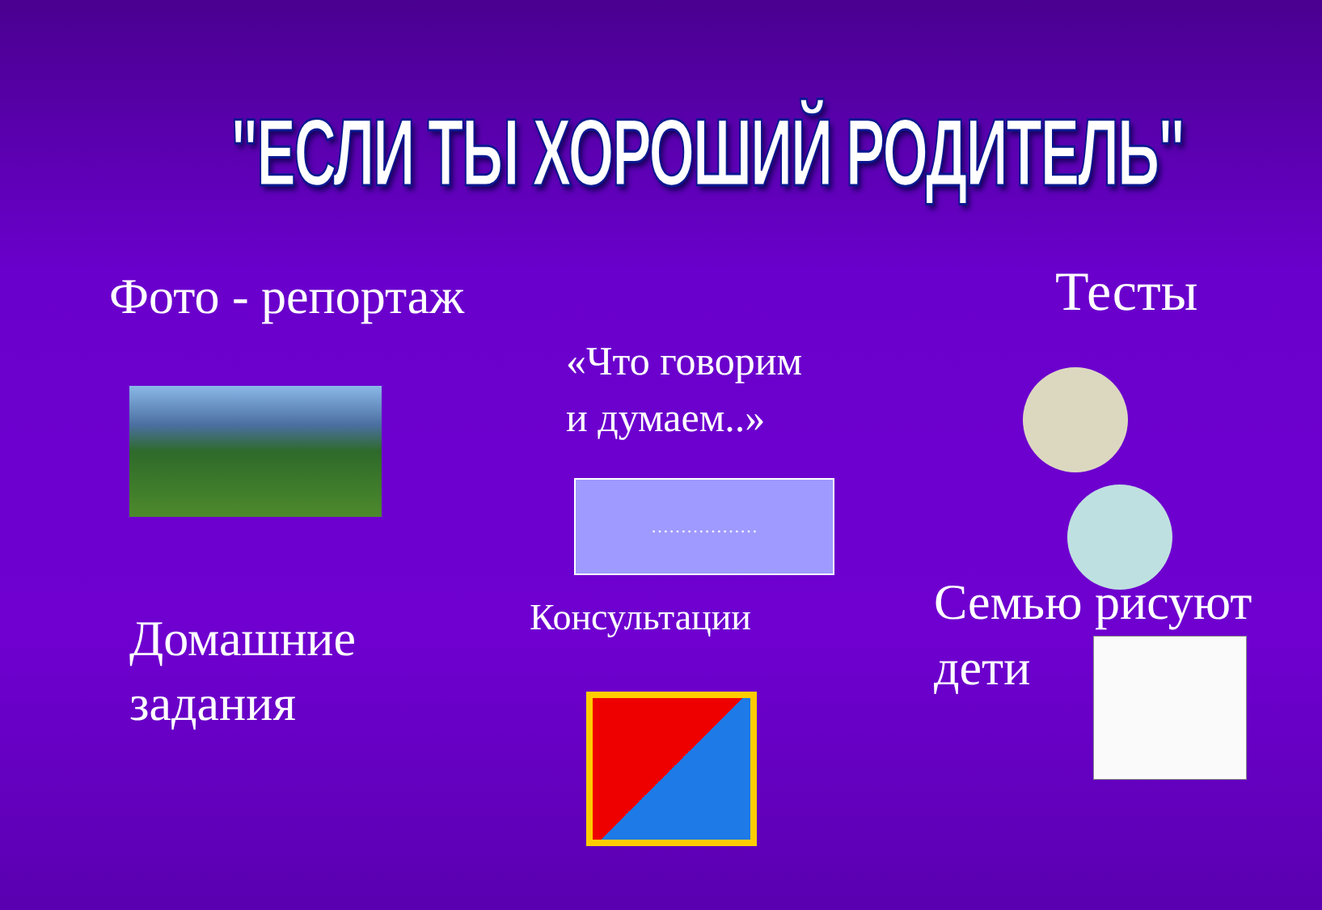"ЕСЛИ ТЫ ХОРОШИЙ РОДИТЕЛЬ"
Фото - репортаж
Домашние
задания
«Что говорим
и думаем..»
………………
Консультации
Тесты
Семью рисуют
дети